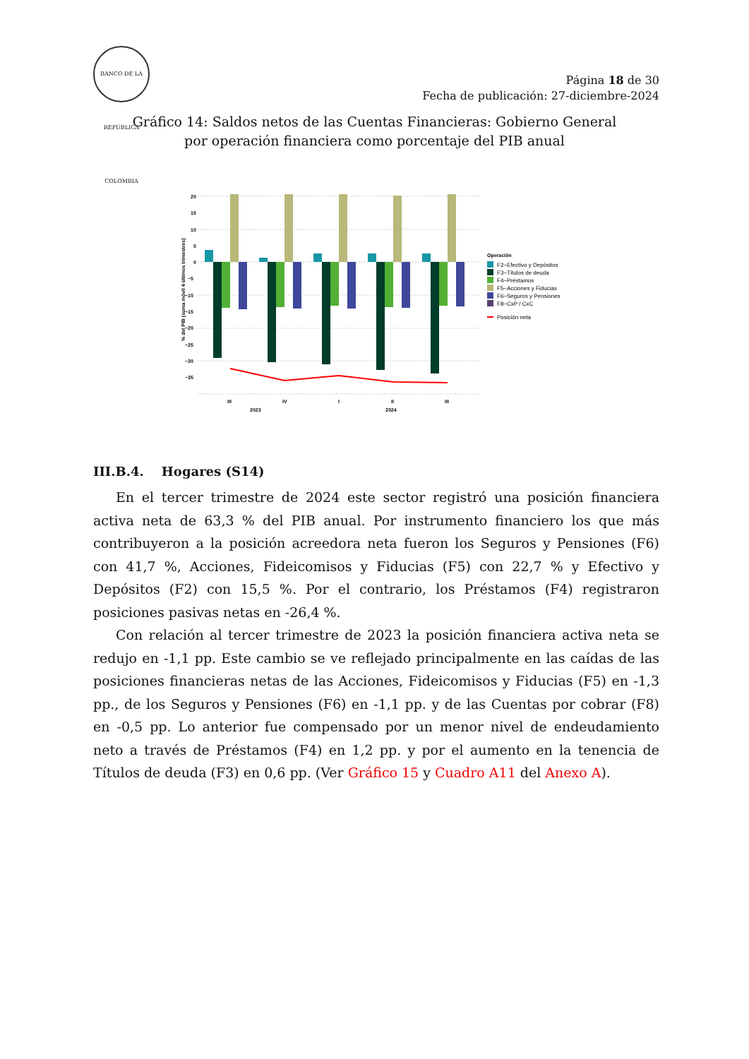BANCO DE LA REPÚBLICA COLOMBIA
Página 18 de 30
Fecha de publicación: 27-diciembre-2024
Gráfico 14: Saldos netos de las Cuentas Financieras: Gobierno General
por operación financiera como porcentaje del PIB anual
% del PIB (suma móvil 4 últimos trimestres)
20
15
10
5
0
−5
−10
−15
−20
−25
−30
−35
III
IV
I
II
III
2023
2024
Operación
F2−Efectivo y Depósitos
F3−Títulos de deuda
F4−Préstamos
F5−Acciones y Fiducias
F6−Seguros y Pensiones
F8−CxP / CxC
Posición neta
III.B.4. Hogares (S14)
En el tercer trimestre de 2024 este sector registró una posición financiera activa neta de 63,3 % del PIB anual. Por instrumento financiero los que más contribuyeron a la posición acreedora neta fueron los Seguros y Pensiones (F6) con 41,7 %, Acciones, Fideicomisos y Fiducias (F5) con 22,7 % y Efectivo y Depósitos (F2) con 15,5 %. Por el contrario, los Préstamos (F4) registraron posiciones pasivas netas en -26,4 %.
Con relación al tercer trimestre de 2023 la posición financiera activa neta se redujo en -1,1 pp. Este cambio se ve reflejado principalmente en las caídas de las posiciones financieras netas de las Acciones, Fideicomisos y Fiducias (F5) en -1,3 pp., de los Seguros y Pensiones (F6) en -1,1 pp. y de las Cuentas por cobrar (F8) en -0,5 pp. Lo anterior fue compensado por un menor nivel de endeudamiento neto a través de Préstamos (F4) en 1,2 pp. y por el aumento en la tenencia de Títulos de deuda (F3) en 0,6 pp. (Ver Gráfico 15 y Cuadro A11 del Anexo A).